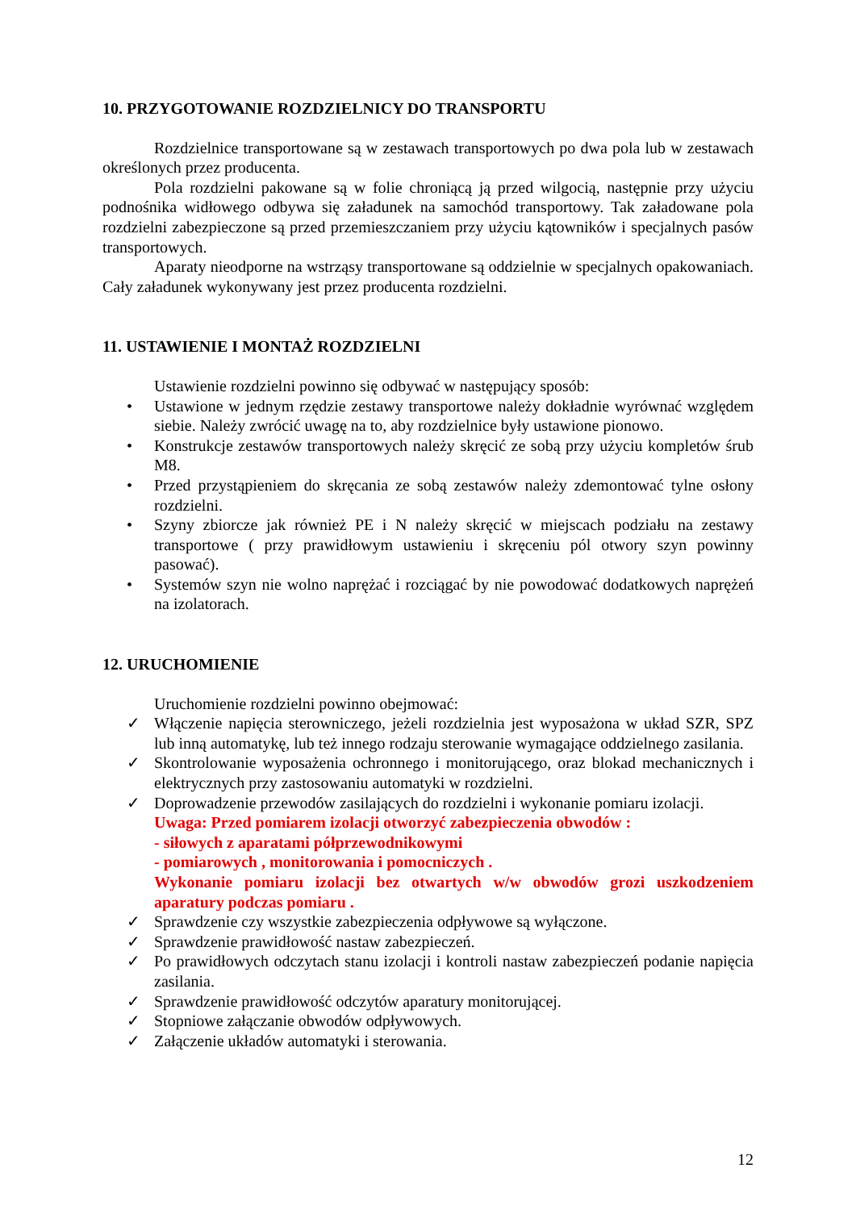10. PRZYGOTOWANIE ROZDZIELNICY DO TRANSPORTU
Rozdzielnice transportowane są w zestawach transportowych po dwa pola lub w zestawach określonych przez producenta.
Pola rozdzielni pakowane są w folie chroniącą ją przed wilgocią, następnie przy użyciu podnośnika widłowego odbywa się załadunek na samochód transportowy. Tak załadowane pola rozdzielni zabezpieczone są przed przemieszczaniem przy użyciu kątowników i specjalnych pasów transportowych.
Aparaty nieodporne na wstrząsy transportowane są oddzielnie w specjalnych opakowaniach. Cały załadunek wykonywany jest przez producenta rozdzielni.
11. USTAWIENIE I MONTAŻ ROZDZIELNI
Ustawienie rozdzielni powinno się odbywać w następujący sposób:
• Ustawione w jednym rzędzie zestawy transportowe należy dokładnie wyrównać względem siebie. Należy zwrócić uwagę na to, aby rozdzielnice były ustawione pionowo.
• Konstrukcje zestawów transportowych należy skręcić ze sobą przy użyciu kompletów śrub M8.
• Przed przystąpieniem do skręcania ze sobą zestawów należy zdemontować tylne osłony rozdzielni.
• Szyny zbiorcze jak również PE i N należy skręcić w miejscach podziału na zestawy transportowe ( przy prawidłowym ustawieniu i skręceniu pól otwory szyn powinny pasować).
• Systemów szyn nie wolno naprężać i rozciągać by nie powodować dodatkowych naprężeń na izolatorach.
12. URUCHOMIENIE
Uruchomienie rozdzielni powinno obejmować:
✓ Włączenie napięcia sterowniczego, jeżeli rozdzielnia jest wyposażona w układ SZR, SPZ lub inną automatykę, lub też innego rodzaju sterowanie wymagające oddzielnego zasilania.
✓ Skontrolowanie wyposażenia ochronnego i monitorującego, oraz blokad mechanicznych i elektrycznych przy zastosowaniu automatyki w rozdzielni.
✓ Doprowadzenie przewodów zasilających do rozdzielni i wykonanie pomiaru izolacji.
Uwaga: Przed pomiarem izolacji otworzyć zabezpieczenia obwodów :
- siłowych z aparatami półprzewodnikowymi
- pomiarowych , monitorowania i pomocniczych .
Wykonanie pomiaru izolacji bez otwartych w/w obwodów grozi uszkodzeniem aparatury podczas pomiaru .
✓ Sprawdzenie czy wszystkie zabezpieczenia odpływowe są wyłączone.
✓ Sprawdzenie prawidłowość nastaw zabezpieczeń.
✓ Po prawidłowych odczytach stanu izolacji i kontroli nastaw zabezpieczeń podanie napięcia zasilania.
✓ Sprawdzenie prawidłowość odczytów aparatury monitorującej.
✓ Stopniowe załączanie obwodów odpływowych.
✓ Załączenie układów automatyki i sterowania.
12